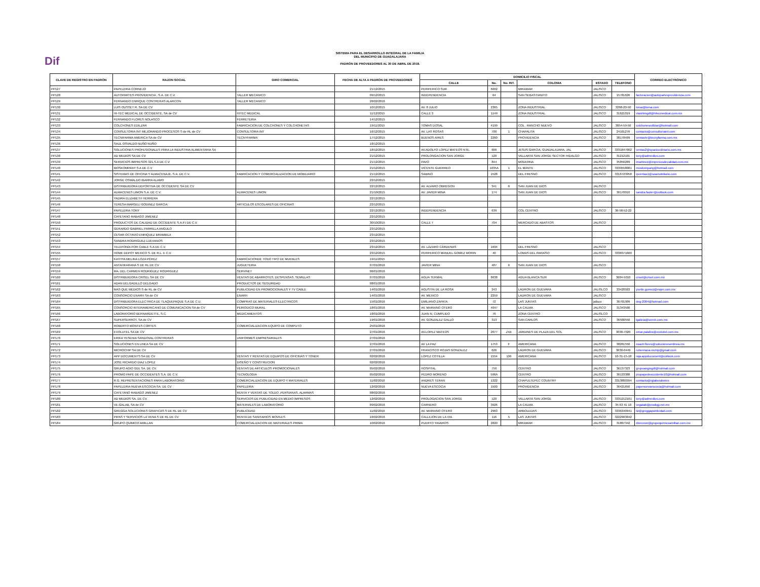Dif
SISTEMA PARA EL DESARROLLO INTEGRAL DE LA FAMILIA
DEL MUNICIPIO DE GUADALAJARA
PADRÓN DE PROVEEDORES AL 30 DE ABRIL DE 2018.
| CLAVE DE REGISTRO EN PADRÓN | RAZON SOCIAL | GIRO COMERCIAL | FECHA DE ALTA A PADRÓN DE PROVEEDORES | DOMICILIO FISCAL | | | | | | CORREO ELECTRÓNICO |
| --- | --- | --- | --- | --- | --- | --- | --- | --- | --- | --- |
| | | | | CALLE | No. | No. INT. | COLONIA | ESTADO | TELEFONO | |
| PP127 | PAPELERIA CORNEJO | | 21/12/2015 | PERIFERICO SUR | 6002 | | MIRAMAR | JALISCO | | |
| PP128 | AUTOPARTES PROVIDENCIA , S.A. DE C.V. | TALLER MECANICO | 09/12/2015 | INDEPENDENCIA | 64 | | SAN SEBASTIANITO | JALISCO | 15781626 | facturacion@autopartesprovidencia.com |
| PP129 | FERNANDO ENRIQUE CONTRERAS ALARCON | TALLER MECANICO | 26/02/2016 | | | | | | | |
| PP130 | LUIS OUSSET R. SA DE CV | | 10/12/2015 | AV. 8 JULIO | 2365 | | ZONA INDUSTRIAL | JALISCO | 3268-20-50 | lorsa@lorsa.com |
| PP131 | HI-TEC MEDICAL DE OCCIDENTE, SA de CV | HITEC MEDICAL | 11/12/2015 | CALLE 3 | 1149 | | ZONA INDUSTRIAL | JALISCO | 31621019 | vtashtmgdl@hitecmedical.com.mx |
| PP132 | FERNANDO FLORES NOLASCO | FERRETERIA | 14/12/2015 | | | | | | | |
| PP133 | COLCHONES EDILZAR | FABRICACION DE COLCHONES Y COLCHONETAS | 19/11/2015 | TOMAS DOSAL | 4199 | | COL . RANCHO NUEVO | JALISCO | 3854-59-50 | colchonesedilzar@hotmail.com |
| PP134 | CONSULTORIA INT MEJORANDO PROCESOS S de RL de CV | CONSULTORIA INT | 16/12/2015 | AV. LAS ROSAS | 700 | 1 | CHAPALITA | JALISCO | 24101276 | contacto@consultoriaint.com |
| PP135 | TECNIFARMA AMERICA SA de CV | TECNYFARMA | 17/12/2015 | BUENOS AIRES | 2260 | | PROVIDENCIA | JALISCO | 38178409 | ventashr@tecnyfarma.com.mx |
| PP136 | SAUL OSVALDO NUÑO NUÑO | | 18/12/2015 | | | | | | | |
| PP137 | SOLUCIONES PROFESIONALES PARA LA INDUSTRIA ALIMENTARIA SA | | 18/12/2015 | AV.ADOLFO LOPEZ MATEOS NTE. | 666 | | JESUS GARCIA, GUADALAJARA, JAL | JALISCO | 3331047002 | ventas2@spacioculinario.com.mx |
| PP138 | AD MEDIOS SA DE CV | | 21/12/2015 | PROLONGACION SAN JORGE | 120 | | VALLARTA SAN JORGE SECTOR HIDALGO | JALISCO | 31212101 | tony@admedios.com |
| PP139 | SERVICIOS IMPRESOS 321,S.A DE C.V | | 21/12/2015 | PAVO | 844 | | MODERNA | JALISCO | 35856289 | imartinez@impresosdecalidad.com.mx |
| PP140 | MOSKOMPANY S.A DE C.V | | 21/12/2015 | VICENTE GUERREO | 1035A | 1 | EL MANTE | JALISCO | 3339558081 | moskompany@hotmail.com |
| PP141 | SISTEMAS DE OFICINA Y ALMACENAJE, S.A. DE C.V. | FABRICACION Y COMERCIALIZACION DE MOBILIARIO | 21/12/2015 | SABINO | 1528 | | DEL FRESNO | JALISCO | 3316723958 | ipventas1@soamobiliario.com |
| PP142 | JORGE OSWALDO IBARRA ALAMO | | 22/12/2015 | | | | | | | |
| PP143 | DISTRIBUIDORA DEPORTIVA DE OCCIDENTE SA DE CV | | 22/12/2015 | AV. ALVARO OBREGON | 341 | 6 | SAN JUAN DE DIOS | JALISCO | | |
| PP144 | ALMACENES LIMON S.A. DE C.V. | ALMACENES LIMON | 21/10/2015 | AV. JAVIER MINA | 174 | | SAN JUAN DE DIOS | JALISCO | 36170010 | sandra.faster@outlook.com |
| PP145 | YADIRA ELIZABETH HERRERA | | 22/12/2015 | | | | | | | |
| PP146 | TERESA MARGELI GODINEZ GARCIA | ARTICULOS ESCOLARES DE OFICINAS | 22/12/2015 | | | | | | | |
| PP147 | PAPELERIA TONY | | 22/12/2015 | INDEPENDENCIA | 639 | | COL CENTRO | JALISCO | 36-58-52-22 | |
| PP148 | CAYETANO RABAGO JIMENEZ | | 22/12/2015 | | | | | | | |
| PP150 | PRODUCTOS DE CALIDAD DE OCCIDENTE S.A.P.I DE C.V. | | 30/10/2015 | CALLE 7 | 704 | | MERCADO DE ABASTOS | JALISCO | | |
| PP151 | GERARDO GABRIEL PARRILLA ANGULO | | 23/12/2015 | | | | | | | |
| PP152 | CESAR OCTAVIO ENRIQUEZ BRAMBILA | | 23/12/2015 | | | | | | | |
| PP153 | SANDRA RODRIGUEZ LUEVANOS | | 23/12/2015 | | | | | | | |
| PP154 | TELEFONÍA POR CABLE S.A DE C.V. | | 23/12/2015 | AV. LÁZARO CÁRDENAS | 1694 | | DEL FRESNO | JALISCO | | |
| PP155 | HOME DEPOT MEXICO S. DE R.L. E C.V. | | 23/12/2015 | PERIFERICO MANUEL GOMEZ MORIN | 40 | | LOMAS DEL PARAÍSO | JALISCO | 3338371600 | |
| PP157 | KATHYA MELINA LOZA PÉREZ | FABRICACIONDE TODO TIPO DE MUEBLES | 19/11/2015 | | | | | | | |
| PP158 | ANTAHKARANA S DE RL DE CV | JUGUETERIA | 07/01/2016 | JAVIER MINA | 487 | 6 | SAN JUAN DE DIOS | JALISCO | | |
| PP159 | MA. DEL CARMEN RODRIGUEZ RODRIGUEZ | SERVINET | 06/01/2016 | | | | | | | |
| PP160 | DISTRIBUIDORA CRISEL SA DE CV | VENTAS DE ABARROTES, DESPENSAS, SEMILLAS | 07/01/2016 | AGUA TERMAL | 8638 | | AGUA BLANCA SUR | JALISCO | 3684-5010 | crisel@crisel.com.mx |
| PP161 | ADAN DELGADILLO DELGADO | PRODUCTOS DE SEGURIDAD | 08/01/2016 | | | | | | | |
| PP162 | MAS QUE MEDIOS S de RL de CV | PUBLICIDAD EN PROMOCIONALES Y TV CABLE | 14/01/2016 | AGUSTIN DE LA ROSA | 243 | | LADRON DE GUEVARA | JALISLCO | 33420503 | yvette.gomez@mqm.com.mx |
| PP163 | CONSORCIO ENARH SA de CV | ENARH | 14/01/2016 | AV. MEXICO | 2259 | | LADRON DE GUEVARA | JALISCO | | |
| PP164 | DISTRIBUIDORA ELECTRICA DE TLAQUEPAQUE S.A DE C.U. | COMPRAS DE MATERIALES ELECTRICOS | 15/01/2016 | EMILIANO ZAPATA | 72 | | LAS JUNTAS | jalisco | 36701909 | deg-2004@hotmail.com |
| PP165 | CONSORCIO INTERAMERICANO DE COMUNICACION SA de CV | PERIODICO MURAL | 18/01/2016 | AV. MARIANO OTERO | 4047 | | LA CALMA | JALISCO | 31343500 | |
| PP166 | LABORATORIO BERNARDETTE, S.C. | MEDICAMENTOS | 18/01/2016 | JUAN N. CUMPLIDO | 76 | | ZONA CENTRO | JALISLCO | | |
| PP167 | SUPERSERROT, SA de CV | | 19/01/2016 | AV. GONZALEZ GALLO | 313 | | SAN CARLOS | JALISCO | 36500550 | lgalicia@serrot.com.mx |
| PP168 | ROBERTO MONTES CORTES | COMERCIALIZACION EQUIPO DE COMPUTO | 25/01/2016 | | | | | | | |
| PP169 | EVOLUTEL SA DE CV | | 27/01/2016 | AV.LOPEZ MATEOS | 2077 | Z4A | JARDINES DE PLAZA DEL SOL | JALISCO | 3030-7020 | omar.palafox@evolutel.com.mx |
| PP170 | ERIKA YESENIA SANDOVAL CONTRERAS | UNIFORMES EMPRESARIALES | 27/01/2016 | | | | | | | |
| PP171 | SOLUCIONES EN LINEA SA DE CV | | 27/01/2016 | AV LA PAZ | 1753 | F | AMERICANA | JALISCO | 38261550 | osactr.flores@solucionesenlinea.mx |
| PP172 | MICROCHIP SA DE CV | | 27/01/2016 | FRANCISCO ROJAS GONZALEZ | 626 | | LADRON DE GUEVARA | JALISCO | 3630-0449 | rubennava.mchip@gmail.com |
| PP173 | APP DOCUMENTS SA DE CV | VENTAS Y RENTAS DE EQUIPOS DE OFICINAS Y TONER | 02/02/2016 | LOPEZ COTILLA | 1554 | 106 | AMERICANA | JALISCO | 10-31-15-18 | raja.appducoment@outlook.com |
| PP174 | JOSE RICARDO DIAZ LOPEZ | DISEÑO Y CONSTRUCION | 02/02/2016 | | | | | | | |
| PP175 | GRUPO AGIO GDL SA. DE CV. | VENTAS DE ARTICULOS PROMOCIONALES | 05/02/2016 | HOSPITAL | 750 | | CENTRO | JALISCO | 36137323 | grupoangiogdl@hotmail.com |
| PP176 | PROMO PAPE DE OCCIDENTES S.A. DE C.V. | TECNOLOGIA | 05/02/2016 | PEDRO MORENO | 596A | | CENTRO | JALISCO | 36133388 | propapedeoccidente10@hotmail.com |
| PP177 | R.G. REPRESENTACIONES PARA LABORATORIO | COMERCIALIZACION DE EQUIPO Y MATERIALES | 11/02/2016 | ANDRES TERAN | 1322 | | CHAPULTEPEC COUNTRY | JALISCO | 3313800394 | contacto@rglaboratorios |
| PP178 | PAPELERIA NUEVA ESCOCIA SA. DE CV | PAPELERIA | 12/02/2016 | NUEVA ESCOCIA | 1500 | | PROVIDENCIA | JALISCO | 36421650 | papenuevaescocia@hotmail.com |
| PP179 | CAYETANO RABAGO JIMENEZ | RENTA Y VENTAS DE TOLDO ,PERSIANAS, ALARMAS | 08/02/2016 | | | | | | | |
| PP180 | AD MEDIOS SA. DE CV. | SERVICIOS DE PUBLICIDAD EN MEDIO IMPRESOS | 12/02/2016 | PROLOGACION SAN JORGE | 120 | | VALLARTA SAN JORGE | JALISCO | 3331212101 | tony@admedios.com |
| PP181 | VE-GALAB, SA de CV | MATERIALES DE LABORATORIO | 09/02/2016 | CARNERO | 3926 | | LA CALMA | JALISCO | 35 63 41 10 | vegalab@prodigy.net.mx |
| PP182 | GREGGA SOLUCIONES GRAFICAS S DE RL DE CV | PUBLICIDAD | 11/02/2016 | AV. MARIANO OTERO | 2963 | | ARBOLEDAS | JALISCO | 3336340941 | liz@greggapublicidad.com |
| PP183 | PIPAS Y SERVICIOS LA VENA S DE RL DE CV | RENTA DE SANITARIOS MOVILES | 16/02/2016 | CALLEJON DE LA VIA | 116 | 5 | LAS JUNTAS | JALISCO | 3222903042 | |
| PP184 | GRUPO QUIMICO AMILLAN | COMERCIALIZACION DE MATERIALES PRIMA | 10/02/2016 | PUERTO YAVAROS | 2820 | | MIRAMAR | JALISCO | 31807342 | direccion@grupoquimicoamillan.com.mx |